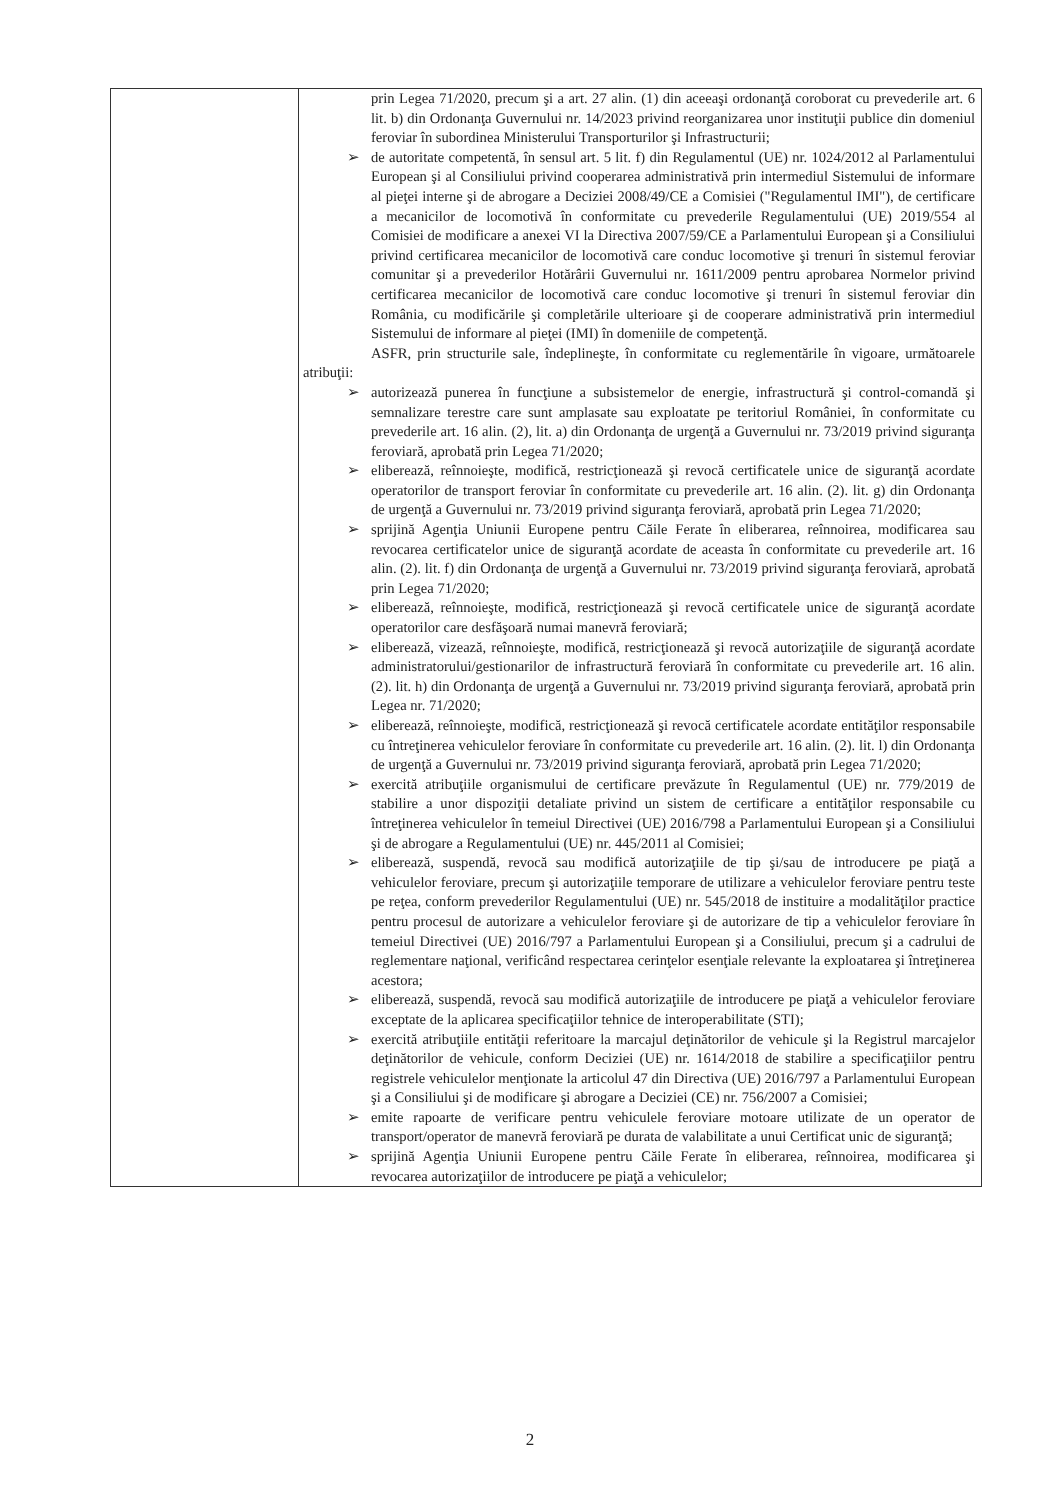| | prin Legea 71/2020, precum şi a art. 27 alin. (1) din aceeaşi ordonanţă coroborat cu prevederile art. 6 lit. b) din Ordonanţa Guvernului nr. 14/2023 privind reorganizarea unor instituţii publice din domeniul feroviar în subordinea Ministerului Transporturilor şi Infrastructurii; ➢ de autoritate competentă, în sensul art. 5 lit. f) din Regulamentul (UE) nr. 1024/2012 al Parlamentului European şi al Consiliului privind cooperarea administrativă prin intermediul Sistemului de informare al pieţei interne şi de abrogare a Deciziei 2008/49/CE a Comisiei ("Regulamentul IMI"), de certificare a mecanicilor de locomotivă în conformitate cu prevederile Regulamentului (UE) 2019/554 al Comisiei de modificare a anexei VI la Directiva 2007/59/CE a Parlamentului European şi a Consiliului privind certificarea mecanicilor de locomotivă care conduc locomotive şi trenuri în sistemul feroviar comunitar şi a prevederilor Hotărârii Guvernului nr. 1611/2009 pentru aprobarea Normelor privind certificarea mecanicilor de locomotivă care conduc locomotive şi trenuri în sistemul feroviar din România, cu modificările şi completările ulterioare şi de cooperare administrativă prin intermediul Sistemului de informare al pieţei (IMI) în domeniile de competenţă. ASFR, prin structurile sale, îndeplineşte, în conformitate cu reglementările în vigoare, următoarele atribuţii: ➢ autorizează punerea în funcţiune a subsistemelor de energie, infrastructură şi control-comandă şi semnalizare terestre care sunt amplasate sau exploatate pe teritoriul României, în conformitate cu prevederile art. 16 alin. (2), lit. a) din Ordonanţa de urgenţă a Guvernului nr. 73/2019 privind siguranţa feroviară, aprobată prin Legea 71/2020; ➢ eliberează, reînnoieşte, modifică, restricţionează şi revocă certificatele unice de siguranţă acordate operatorilor de transport feroviar în conformitate cu prevederile art. 16 alin. (2). lit. g) din Ordonanţa de urgenţă a Guvernului nr. 73/2019 privind siguranţa feroviară, aprobată prin Legea 71/2020; ➢ sprijină Agenţia Uniunii Europene pentru Căile Ferate în eliberarea, reînnoirea, modificarea sau revocarea certificatelor unice de siguranţă acordate de aceasta în conformitate cu prevederile art. 16 alin. (2). lit. f) din Ordonanţa de urgenţă a Guvernului nr. 73/2019 privind siguranţa feroviară, aprobată prin Legea 71/2020; ➢ eliberează, reînnoieşte, modifică, restricţionează şi revocă certificatele unice de siguranţă acordate operatorilor care desfăşoară numai manevră feroviară; ➢ eliberează, vizează, reînnoieşte, modifică, restricţionează şi revocă autorizaţiile de siguranţă acordate administratorului/gestionarilor de infrastructură feroviară în conformitate cu prevederile art. 16 alin. (2). lit. h) din Ordonanţa de urgenţă a Guvernului nr. 73/2019 privind siguranţa feroviară, aprobată prin Legea nr. 71/2020; ➢ eliberează, reînnoieşte, modifică, restricţionează şi revocă certificatele acordate entităţilor responsabile cu întreţinerea vehiculelor feroviare în conformitate cu prevederile art. 16 alin. (2). lit. l) din Ordonanţa de urgenţă a Guvernului nr. 73/2019 privind siguranţa feroviară, aprobată prin Legea 71/2020; ➢ exercită atribuţiile organismului de certificare prevăzute în Regulamentul (UE) nr. 779/2019 de stabilire a unor dispoziţii detaliate privind un sistem de certificare a entităţilor responsabile cu întreţinerea vehiculelor în temeiul Directivei (UE) 2016/798 a Parlamentului European şi a Consiliului şi de abrogare a Regulamentului (UE) nr. 445/2011 al Comisiei; ➢ eliberează, suspendă, revocă sau modifică autorizaţiile de tip şi/sau de introducere pe piaţă a vehiculelor feroviare, precum şi autorizaţiile temporare de utilizare a vehiculelor feroviare pentru teste pe reţea, conform prevederilor Regulamentului (UE) nr. 545/2018 de instituire a modalităţilor practice pentru procesul de autorizare a vehiculelor feroviare şi de autorizare de tip a vehiculelor feroviare în temeiul Directivei (UE) 2016/797 a Parlamentului European şi a Consiliului, precum şi a cadrului de reglementare naţional, verificând respectarea cerinţelor esenţiale relevante la exploatarea şi întreţinerea acestora; ➢ eliberează, suspendă, revocă sau modifică autorizaţiile de introducere pe piaţă a vehiculelor feroviare exceptate de la aplicarea specificaţiilor tehnice de interoperabilitate (STI); ➢ exercită atribuţiile entităţii referitoare la marcajul deţinătorilor de vehicule şi la Registrul marcajelor deţinătorilor de vehicule, conform Deciziei (UE) nr. 1614/2018 de stabilire a specificaţiilor pentru registrele vehiculelor menţionate la articolul 47 din Directiva (UE) 2016/797 a Parlamentului European şi a Consiliului şi de modificare şi abrogare a Deciziei (CE) nr. 756/2007 a Comisiei; ➢ emite rapoarte de verificare pentru vehiculele feroviare motoare utilizate de un operator de transport/operator de manevră feroviară pe durata de valabilitate a unui Certificat unic de siguranţă; ➢ sprijină Agenţia Uniunii Europene pentru Căile Ferate în eliberarea, reînnoirea, modificarea şi revocarea autorizaţiilor de introducere pe piaţă a vehiculelor; |
2